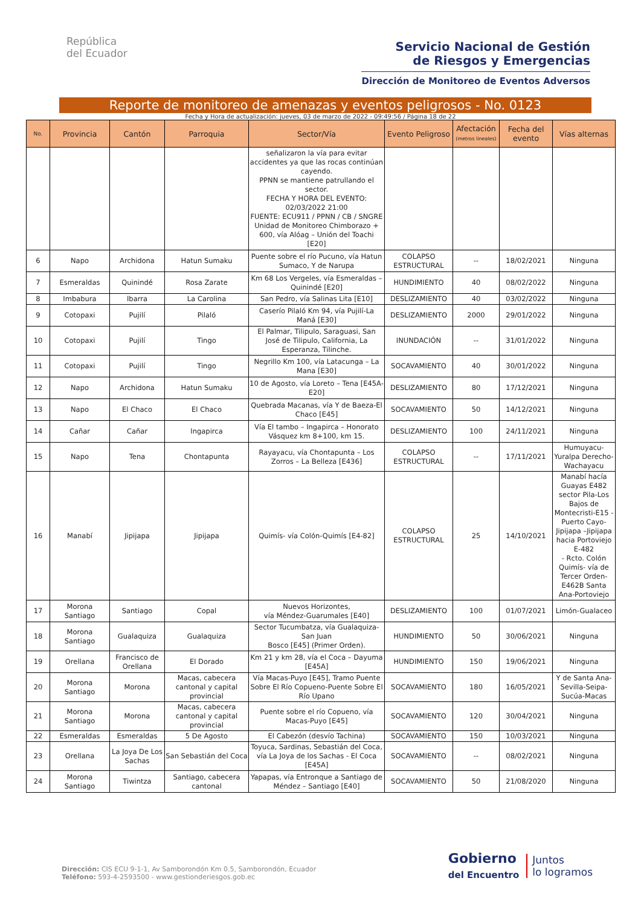República
del Ecuador
Servicio Nacional de Gestión
de Riesgos y Emergencias
Dirección de Monitoreo de Eventos Adversos
Reporte de monitoreo de amenazas y eventos peligrosos - No. 0123
Fecha y Hora de actualización: jueves, 03 de marzo de 2022 - 09:49:56 / Página 18 de 22
| No. | Provincia | Cantón | Parroquia | Sector/Vía | Evento Peligroso | Afectación (metros lineales) | Fecha del evento | Vías alternas |
| --- | --- | --- | --- | --- | --- | --- | --- | --- |
| | | | | señalizaron la vía para evitar accidentes ya que las rocas continúan cayendo. PPNN se mantiene patrullando el sector. FECHA Y HORA DEL EVENTO: 02/03/2022 21:00 FUENTE: ECU911 / PPNN / CB / SNGRE Unidad de Monitoreo Chimborazo + 600, vía Alóag – Unión del Toachi [E20] | | | | |
| 6 | Napo | Archidona | Hatun Sumaku | Puente sobre el río Pucuno, vía Hatun Sumaco, Y de Narupa | COLAPSO ESTRUCTURAL | -- | 18/02/2021 | Ninguna |
| 7 | Esmeraldas | Quinindé | Rosa Zarate | Km 68 Los Vergeles, vía Esmeraldas – Quinindé [E20] | HUNDIMIENTO | 40 | 08/02/2022 | Ninguna |
| 8 | Imbabura | Ibarra | La Carolina | San Pedro, vía Salinas Lita [E10] | DESLIZAMIENTO | 40 | 03/02/2022 | Ninguna |
| 9 | Cotopaxi | Pujilí | Pilaló | Caserío Pilaló Km 94, vía Pujilí-La Maná [E30] | DESLIZAMIENTO | 2000 | 29/01/2022 | Ninguna |
| 10 | Cotopaxi | Pujilí | Tingo | El Palmar, Tilipulo, Saraguasi, San José de Tilipulo, California, La Esperanza, Tilinche. | INUNDACIÓN | -- | 31/01/2022 | Ninguna |
| 11 | Cotopaxi | Pujilí | Tingo | Negrillo Km 100, vía Latacunga – La Mana [E30] | SOCAVAMIENTO | 40 | 30/01/2022 | Ninguna |
| 12 | Napo | Archidona | Hatun Sumaku | 10 de Agosto, vía Loreto – Tena [E45A-E20] | DESLIZAMIENTO | 80 | 17/12/2021 | Ninguna |
| 13 | Napo | El Chaco | El Chaco | Quebrada Macanas, vía Y de Baeza-El Chaco [E45] | SOCAVAMIENTO | 50 | 14/12/2021 | Ninguna |
| 14 | Cañar | Cañar | Ingapirca | Vía El tambo – Ingapirca – Honorato Vásquez km 8+100, km 15. | DESLIZAMIENTO | 100 | 24/11/2021 | Ninguna |
| 15 | Napo | Tena | Chontapunta | Rayayacu, vía Chontapunta – Los Zorros – La Belleza [E436] | COLAPSO ESTRUCTURAL | -- | 17/11/2021 | Humuyacu-Yuralpa Derecho-Wachayacu |
| 16 | Manabí | Jipijapa | Jipijapa | Quimís- vía Colón-Quimís [E4-82] | COLAPSO ESTRUCTURAL | 25 | 14/10/2021 | Manabí hacía Guayas E482 sector Pila-Los Bajos de Montecristi-E15 -Puerto Cayo-Jipijapa –Jipijapa hacia Portoviejo E-482 - Rcto. Colón Quimís- vía de Tercer Orden-E462B Santa Ana-Portoviejo |
| 17 | Morona Santiago | Santiago | Copal | Nuevos Horizontes, vía Méndez-Guarumales [E40] | DESLIZAMIENTO | 100 | 01/07/2021 | Limón-Gualaceo |
| 18 | Morona Santiago | Gualaquiza | Gualaquiza | Sector Tucumbatza, vía Gualaquiza-San Juan Bosco [E45] (Primer Orden). | HUNDIMIENTO | 50 | 30/06/2021 | Ninguna |
| 19 | Orellana | Francisco de Orellana | El Dorado | Km 21 y km 28, vía el Coca – Dayuma [E45A] | HUNDIMIENTO | 150 | 19/06/2021 | Ninguna |
| 20 | Morona Santiago | Morona | Macas, cabecera cantonal y capital provincial | Vía Macas-Puyo [E45], Tramo Puente Sobre El Río Copueno-Puente Sobre El Río Upano | SOCAVAMIENTO | 180 | 16/05/2021 | Y de Santa Ana-Sevilla-Seipa-Sucúa-Macas |
| 21 | Morona Santiago | Morona | Macas, cabecera cantonal y capital provincial | Puente sobre el río Copueno, vía Macas-Puyo [E45] | SOCAVAMIENTO | 120 | 30/04/2021 | Ninguna |
| 22 | Esmeraldas | Esmeraldas | 5 De Agosto | El Cabezón (desvío Tachina) | SOCAVAMIENTO | 150 | 10/03/2021 | Ninguna |
| 23 | Orellana | La Joya De Los Sachas | San Sebastián del Coca | Toyuca, Sardinas, Sebastián del Coca, vía La Joya de los Sachas - El Coca [E45A] | SOCAVAMIENTO | -- | 08/02/2021 | Ninguna |
| 24 | Morona Santiago | Tiwintza | Santiago, cabecera cantonal | Yapapas, vía Entronque a Santiago de Méndez – Santiago [E40] | SOCAVAMIENTO | 50 | 21/08/2020 | Ninguna |
Dirección: CIS ECU 9-1-1, Av Samborondón Km 0.5, Samborondón, Ecuador
Teléfono: 593-4-2593500 - www.gestionderiesgos.gob.ec
Gobierno
del Encuentro
Juntos
lo logramos